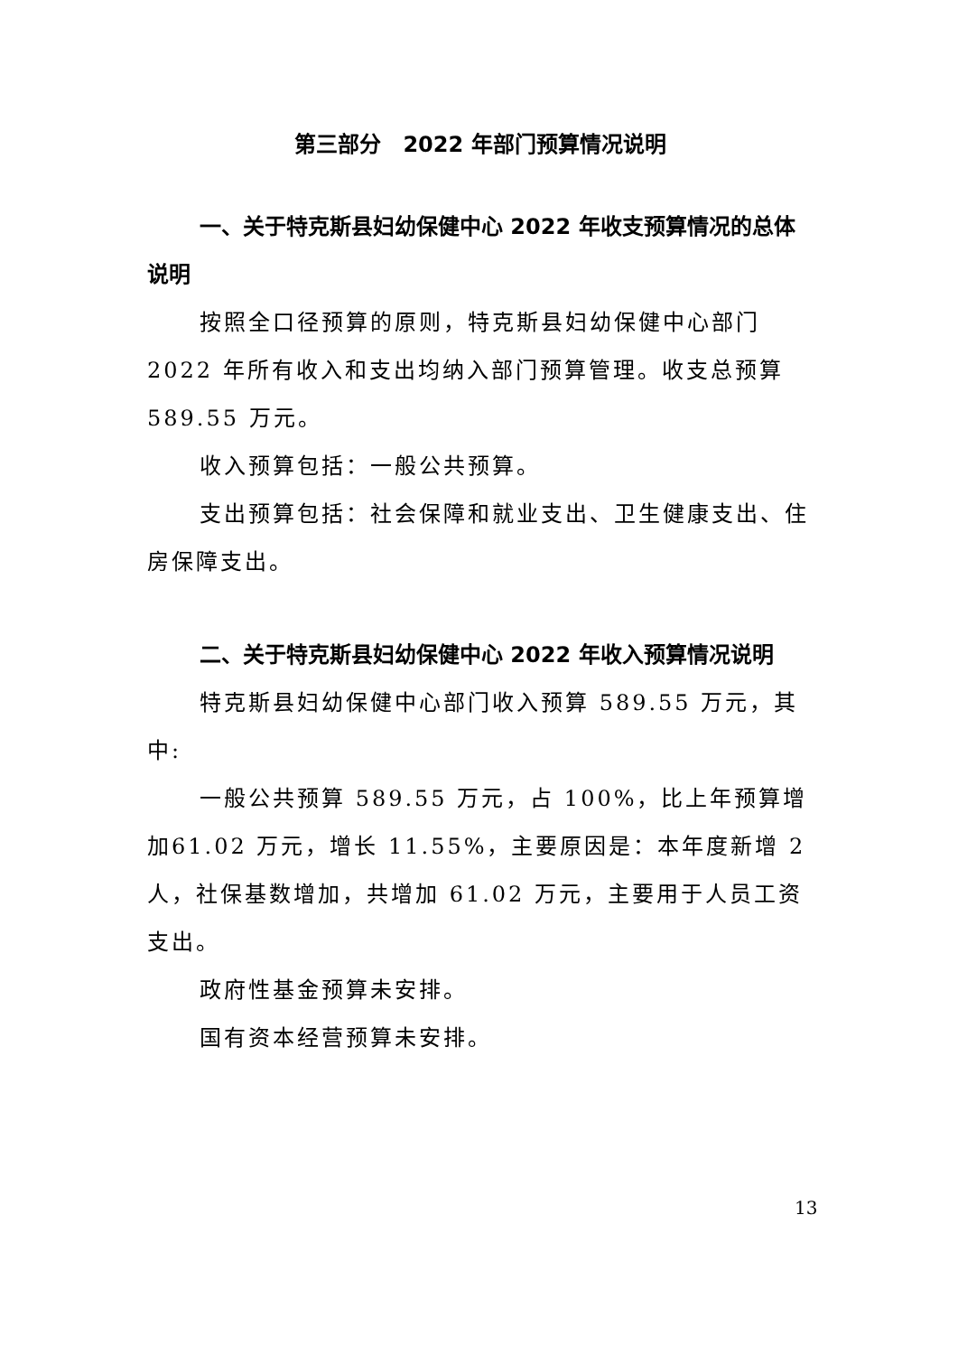第三部分　2022 年部门预算情况说明
一、关于特克斯县妇幼保健中心 2022 年收支预算情况的总体说明
按照全口径预算的原则，特克斯县妇幼保健中心部门2022 年所有收入和支出均纳入部门预算管理。收支总预算589.55 万元。
收入预算包括：一般公共预算。
支出预算包括：社会保障和就业支出、卫生健康支出、住房保障支出。
二、关于特克斯县妇幼保健中心 2022 年收入预算情况说明
特克斯县妇幼保健中心部门收入预算 589.55 万元，其中:
一般公共预算 589.55 万元，占 100%，比上年预算增加61.02 万元，增长 11.55%，主要原因是：本年度新增 2 人，社保基数增加，共增加 61.02 万元，主要用于人员工资支出。
政府性基金预算未安排。
国有资本经营预算未安排。
13